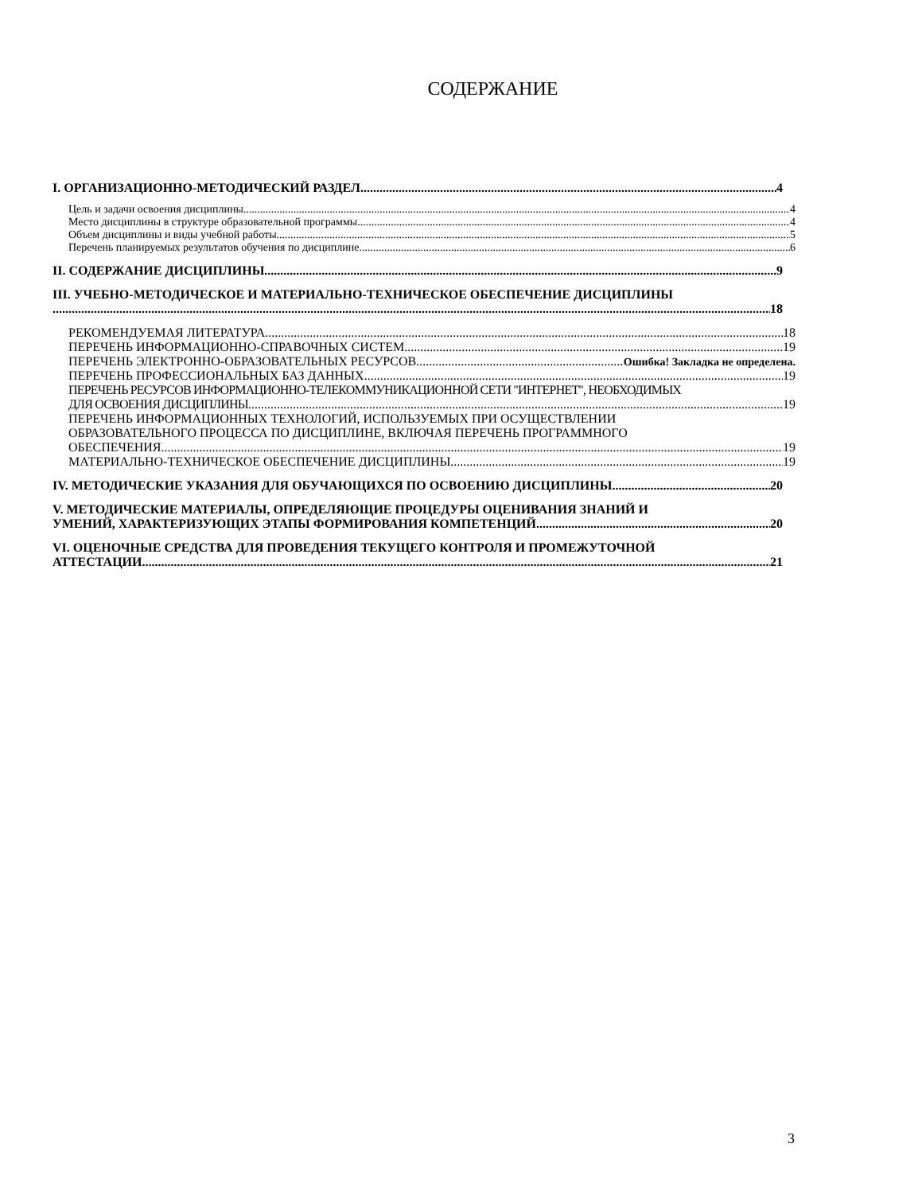СОДЕРЖАНИЕ
I. ОРГАНИЗАЦИОННО-МЕТОДИЧЕСКИЙ РАЗДЕЛ 4
Цель и задачи освоения дисциплины 4
Место дисциплины в структуре образовательной программы 4
Объем дисциплины и виды учебной работы 5
Перечень планируемых результатов обучения по дисциплине 6
II. СОДЕРЖАНИЕ ДИСЦИПЛИНЫ 9
III. УЧЕБНО-МЕТОДИЧЕСКОЕ И МАТЕРИАЛЬНО-ТЕХНИЧЕСКОЕ ОБЕСПЕЧЕНИЕ ДИСЦИПЛИНЫ
18
РЕКОМЕНДУЕМАЯ ЛИТЕРАТУРА 18
ПЕРЕЧЕНЬ ИНФОРМАЦИОННО-СПРАВОЧНЫХ СИСТЕМ 19
ПЕРЕЧЕНЬ ЭЛЕКТРОННО-ОБРАЗОВАТЕЛЬНЫХ РЕСУРСОВ Ошибка! Закладка не определена.
ПЕРЕЧЕНЬ ПРОФЕССИОНАЛЬНЫХ БАЗ ДАННЫХ 19
ПЕРЕЧЕНЬ РЕСУРСОВ ИНФОРМАЦИОННО-ТЕЛЕКОММУНИКАЦИОННОЙ СЕТИ "ИНТЕРНЕТ", НЕОБХОДИМЫХ
ДЛЯ ОСВОЕНИЯ ДИСЦИПЛИНЫ 19
ПЕРЕЧЕНЬ ИНФОРМАЦИОННЫХ ТЕХНОЛОГИЙ, ИСПОЛЬЗУЕМЫХ ПРИ ОСУЩЕСТВЛЕНИИ
ОБРАЗОВАТЕЛЬНОГО ПРОЦЕССА ПО ДИСЦИПЛИНЕ, ВКЛЮЧАЯ ПЕРЕЧЕНЬ ПРОГРАММНОГО
ОБЕСПЕЧЕНИЯ 19
МАТЕРИАЛЬНО-ТЕХНИЧЕСКОЕ ОБЕСПЕЧЕНИЕ ДИСЦИПЛИНЫ 19
IV. МЕТОДИЧЕСКИЕ УКАЗАНИЯ ДЛЯ ОБУЧАЮЩИХСЯ ПО ОСВОЕНИЮ ДИСЦИПЛИНЫ 20
V. МЕТОДИЧЕСКИЕ МАТЕРИАЛЫ, ОПРЕДЕЛЯЮЩИЕ ПРОЦЕДУРЫ ОЦЕНИВАНИЯ ЗНАНИЙ И
УМЕНИЙ, ХАРАКТЕРИЗУЮЩИХ ЭТАПЫ ФОРМИРОВАНИЯ КОМПЕТЕНЦИЙ 20
VI. ОЦЕНОЧНЫЕ СРЕДСТВА ДЛЯ ПРОВЕДЕНИЯ ТЕКУЩЕГО КОНТРОЛЯ И ПРОМЕЖУТОЧНОЙ
АТТЕСТАЦИИ 21
3